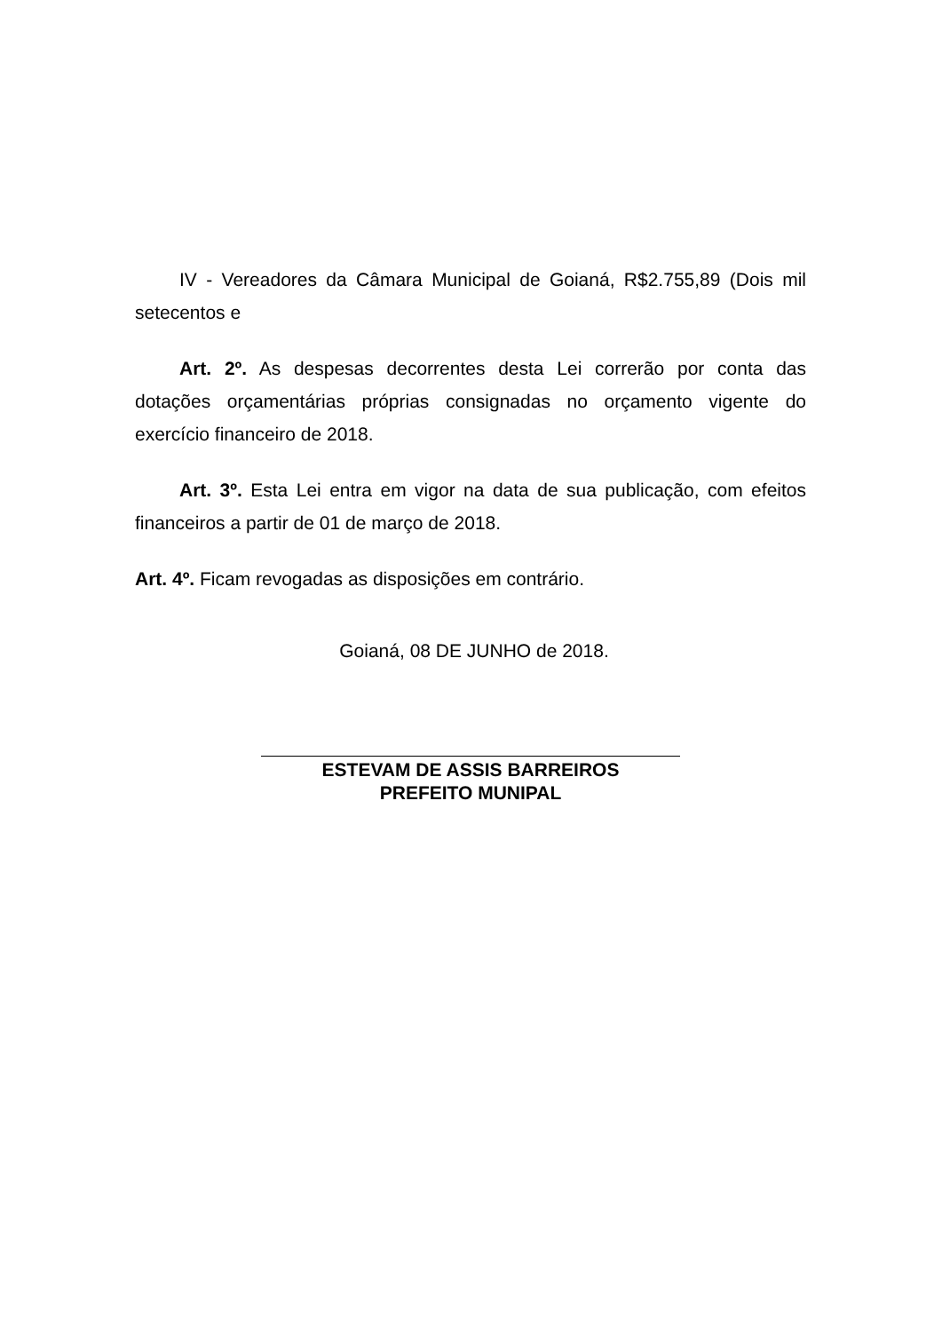IV - Vereadores da Câmara Municipal de Goianá, R$2.755,89 (Dois mil setecentos e
Art. 2º. As despesas decorrentes desta Lei correrão por conta das dotações orçamentárias próprias consignadas no orçamento vigente do exercício financeiro de 2018.
Art. 3º. Esta Lei entra em vigor na data de sua publicação, com efeitos financeiros a partir de 01 de março de 2018.
Art. 4º. Ficam revogadas as disposições em contrário.
Goianá, 08 DE JUNHO de 2018.
ESTEVAM DE ASSIS BARREIROS
PREFEITO MUNIPAL